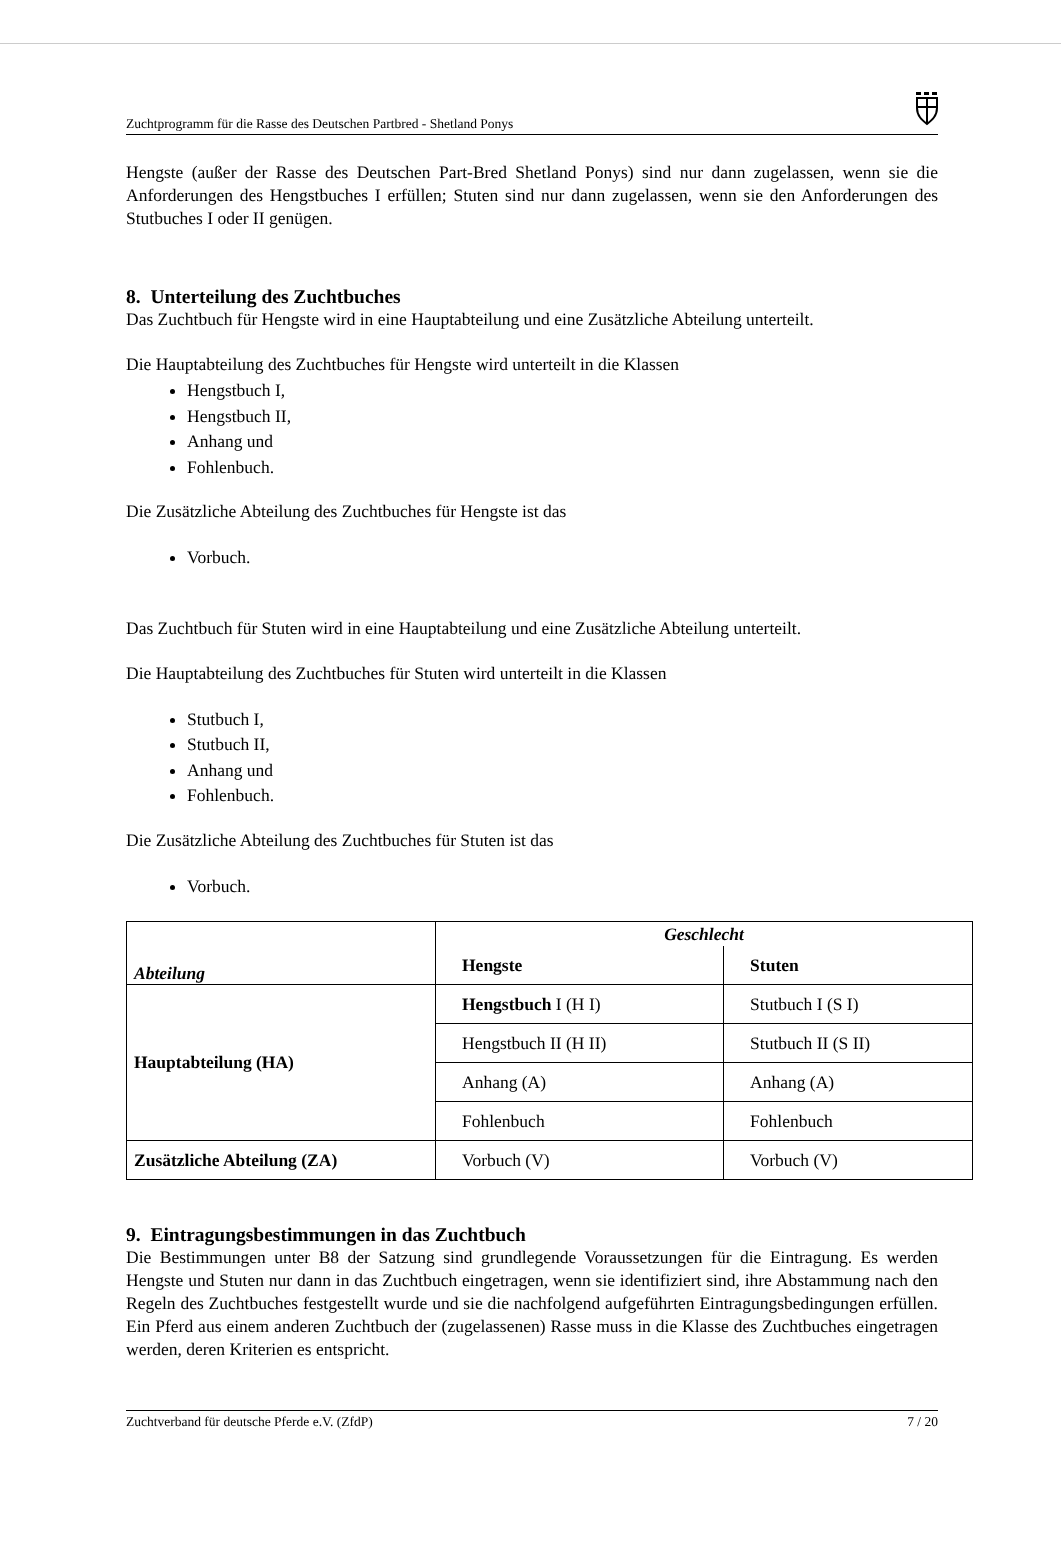Zuchtprogramm für die Rasse des Deutschen Partbred - Shetland Ponys
Hengste (außer der Rasse des Deutschen Part-Bred Shetland Ponys) sind nur dann zugelassen, wenn sie die Anforderungen des Hengstbuches I erfüllen; Stuten sind nur dann zugelassen, wenn sie den Anforderungen des Stutbuches I oder II genügen.
8. Unterteilung des Zuchtbuches
Das Zuchtbuch für Hengste wird in eine Hauptabteilung und eine Zusätzliche Abteilung unterteilt.
Die Hauptabteilung des Zuchtbuches für Hengste wird unterteilt in die Klassen
Hengstbuch I,
Hengstbuch II,
Anhang und
Fohlenbuch.
Die Zusätzliche Abteilung des Zuchtbuches für Hengste ist das
Vorbuch.
Das Zuchtbuch für Stuten wird in eine Hauptabteilung und eine Zusätzliche Abteilung unterteilt.
Die Hauptabteilung des Zuchtbuches für Stuten wird unterteilt in die Klassen
Stutbuch I,
Stutbuch II,
Anhang und
Fohlenbuch.
Die Zusätzliche Abteilung des Zuchtbuches für Stuten ist das
Vorbuch.
| Abteilung | Geschlecht | |
| --- | --- | --- |
| | Hengste | Stuten |
| Hauptabteilung (HA) | Hengstbuch I (H I) | Stutbuch I (S I) |
| | Hengstbuch II (H II) | Stutbuch II (S II) |
| | Anhang (A) | Anhang (A) |
| | Fohlenbuch | Fohlenbuch |
| Zusätzliche Abteilung (ZA) | Vorbuch (V) | Vorbuch (V) |
9. Eintragungsbestimmungen in das Zuchtbuch
Die Bestimmungen unter B8 der Satzung sind grundlegende Voraussetzungen für die Eintragung. Es werden Hengste und Stuten nur dann in das Zuchtbuch eingetragen, wenn sie identifiziert sind, ihre Abstammung nach den Regeln des Zuchtbuches festgestellt wurde und sie die nachfolgend aufgeführten Eintragungsbedingungen erfüllen. Ein Pferd aus einem anderen Zuchtbuch der (zugelassenen) Rasse muss in die Klasse des Zuchtbuches eingetragen werden, deren Kriterien es entspricht.
Zuchtverband für deutsche Pferde e.V. (ZfdP) 7 / 20